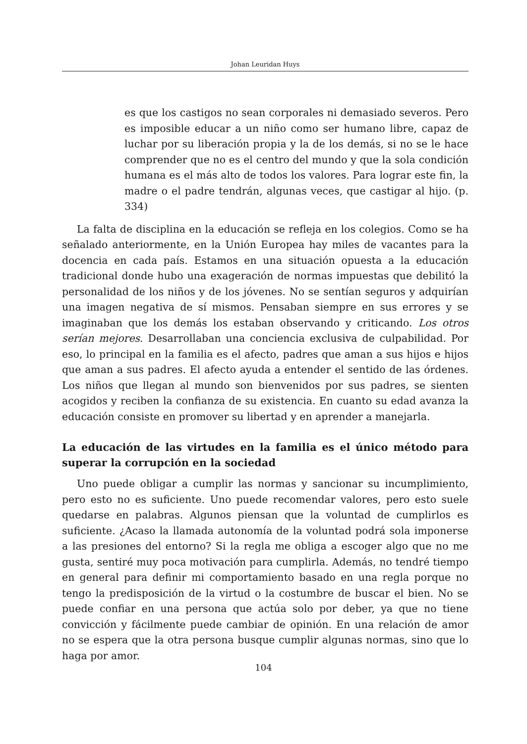Johan Leuridan Huys
es que los castigos no sean corporales ni demasiado severos. Pero es imposible educar a un niño como ser humano libre, capaz de luchar por su liberación propia y la de los demás, si no se le hace comprender que no es el centro del mundo y que la sola condición humana es el más alto de todos los valores. Para lograr este fin, la madre o el padre tendrán, algunas veces, que castigar al hijo. (p. 334)
La falta de disciplina en la educación se refleja en los colegios. Como se ha señalado anteriormente, en la Unión Europea hay miles de vacantes para la docencia en cada país. Estamos en una situación opuesta a la educación tradicional donde hubo una exageración de normas impuestas que debilitó la personalidad de los niños y de los jóvenes. No se sentían seguros y adquirían una imagen negativa de sí mismos. Pensaban siempre en sus errores y se imaginaban que los demás los estaban observando y criticando. Los otros serían mejores. Desarrollaban una conciencia exclusiva de culpabilidad. Por eso, lo principal en la familia es el afecto, padres que aman a sus hijos e hijos que aman a sus padres. El afecto ayuda a entender el sentido de las órdenes. Los niños que llegan al mundo son bienvenidos por sus padres, se sienten acogidos y reciben la confianza de su existencia. En cuanto su edad avanza la educación consiste en promover su libertad y en aprender a manejarla.
La educación de las virtudes en la familia es el único método para superar la corrupción en la sociedad
Uno puede obligar a cumplir las normas y sancionar su incumplimiento, pero esto no es suficiente. Uno puede recomendar valores, pero esto suele quedarse en palabras. Algunos piensan que la voluntad de cumplirlos es suficiente. ¿Acaso la llamada autonomía de la voluntad podrá sola imponerse a las presiones del entorno? Si la regla me obliga a escoger algo que no me gusta, sentiré muy poca motivación para cumplirla. Además, no tendré tiempo en general para definir mi comportamiento basado en una regla porque no tengo la predisposición de la virtud o la costumbre de buscar el bien. No se puede confiar en una persona que actúa solo por deber, ya que no tiene convicción y fácilmente puede cambiar de opinión. En una relación de amor no se espera que la otra persona busque cumplir algunas normas, sino que lo haga por amor.
104